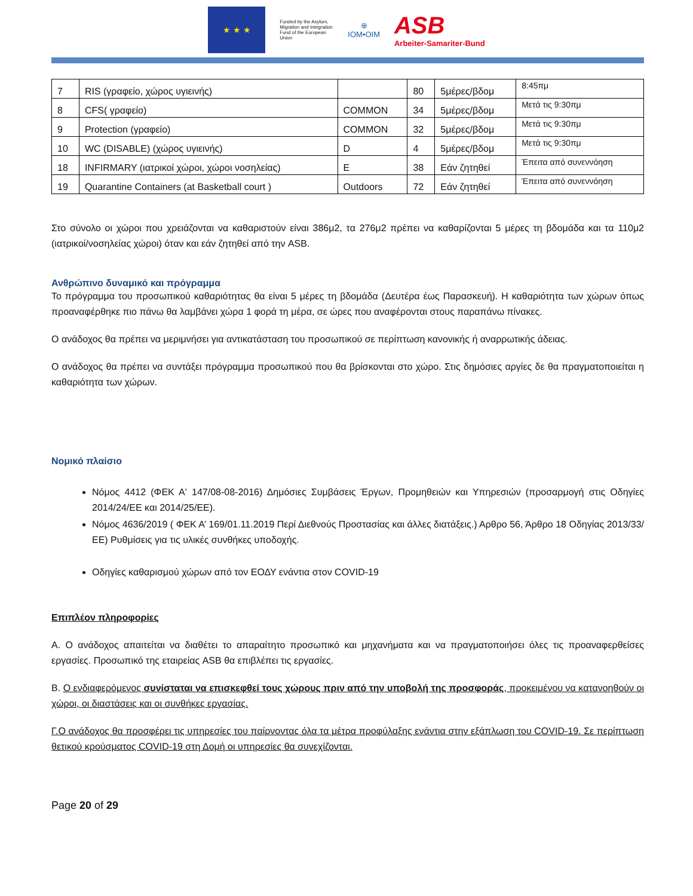★ ★ ★
Funded by the Asylum, Migration and Integration Fund of the European Union
⊕
IOM•OIM
ASB
Arbeiter-Samariter-Bund
| 7 | RIS (γραφείο, χώρος υγιεινής) | | 80 | 5μέρες/βδομ | 8:45πμ |
| 8 | CFS( γραφείο) | COMMON | 34 | 5μέρες/βδομ | Μετά τις 9:30πμ |
| 9 | Protection (γραφείο) | COMMON | 32 | 5μέρες/βδομ | Μετά τις 9:30πμ |
| 10 | WC (DISABLE) (χώρος υγιεινής) | D | 4 | 5μέρες/βδομ | Μετά τις 9:30πμ |
| 18 | INFIRMARY (ιατρικοί χώροι, χώροι νοσηλείας) | E | 38 | Εάν ζητηθεί | Έπειτα από συνεννόηση |
| 19 | Quarantine Containers (at Basketball court ) | Outdoors | 72 | Εάν ζητηθεί | Έπειτα από συνεννόηση |
Στο σύνολο οι χώροι που χρειάζονται να καθαριστούν είναι 386μ2, τα 276μ2 πρέπει να καθαρίζονται 5 μέρες τη βδομάδα και τα 110μ2 (ιατρικοί/νοσηλείας χώροι) όταν και εάν ζητηθεί από την ASB.
Ανθρώπινο δυναμικό και πρόγραμμα
Το πρόγραμμα του προσωπικού καθαριότητας θα είναι 5 μέρες τη βδομάδα (Δευτέρα έως Παρασκευή). Η καθαριότητα των χώρων όπως προαναφέρθηκε πιο πάνω θα λαμβάνει χώρα 1 φορά τη μέρα, σε ώρες που αναφέρονται στους παραπάνω πίνακες.
Ο ανάδοχος θα πρέπει να μεριμνήσει για αντικατάσταση του προσωπικού σε περίπτωση κανονικής ή αναρρωτικής άδειας.
Ο ανάδοχος θα πρέπει να συντάξει πρόγραμμα προσωπικού που θα βρίσκονται στο χώρο. Στις δημόσιες αργίες δε θα πραγματοποιείται η καθαριότητα των χώρων.
Νομικό πλαίσιο
Νόμος 4412 (ΦΕΚ Α' 147/08-08-2016) Δημόσιες Συμβάσεις Έργων, Προμηθειών και Υπηρεσιών (προσαρμογή στις Οδηγίες 2014/24/ΕΕ και 2014/25/ΕΕ).
Νόμος 4636/2019 ( ΦΕΚ Α’ 169/01.11.2019 Περί Διεθνούς Προστασίας και άλλες διατάξεις.) Αρθρο 56, Άρθρο 18 Οδηγίας 2013/33/ΕΕ) Ρυθμίσεις για τις υλικές συνθήκες υποδοχής.
Οδηγίες καθαρισμού χώρων από τον ΕΟΔΥ ενάντια στον COVID-19
Επιπλέον πληροφορίες
Α. Ο ανάδοχος απαιτείται να διαθέτει το απαραίτητο προσωπικό και μηχανήματα και να πραγματοποιήσει όλες τις προαναφερθείσες εργασίες. Προσωπικό της εταιρείας ASB θα επιβλέπει τις εργασίες.
Β. Ο ενδιαφερόμενος συνίσταται να επισκεφθεί τους χώρους πριν από την υποβολή της προσφοράς, προκειμένου να κατανοηθούν οι χώροι, οι διαστάσεις και οι συνθήκες εργασίας.
Γ.Ο ανάδοχος θα προσφέρει τις υπηρεσίες του παίρνοντας όλα τα μέτρα προφύλαξης ενάντια στην εξάπλωση του COVID-19. Σε περίπτωση θετικού κρούσματος COVID-19 στη Δομή οι υπηρεσίες θα συνεχίζονται.
Page 20 of 29